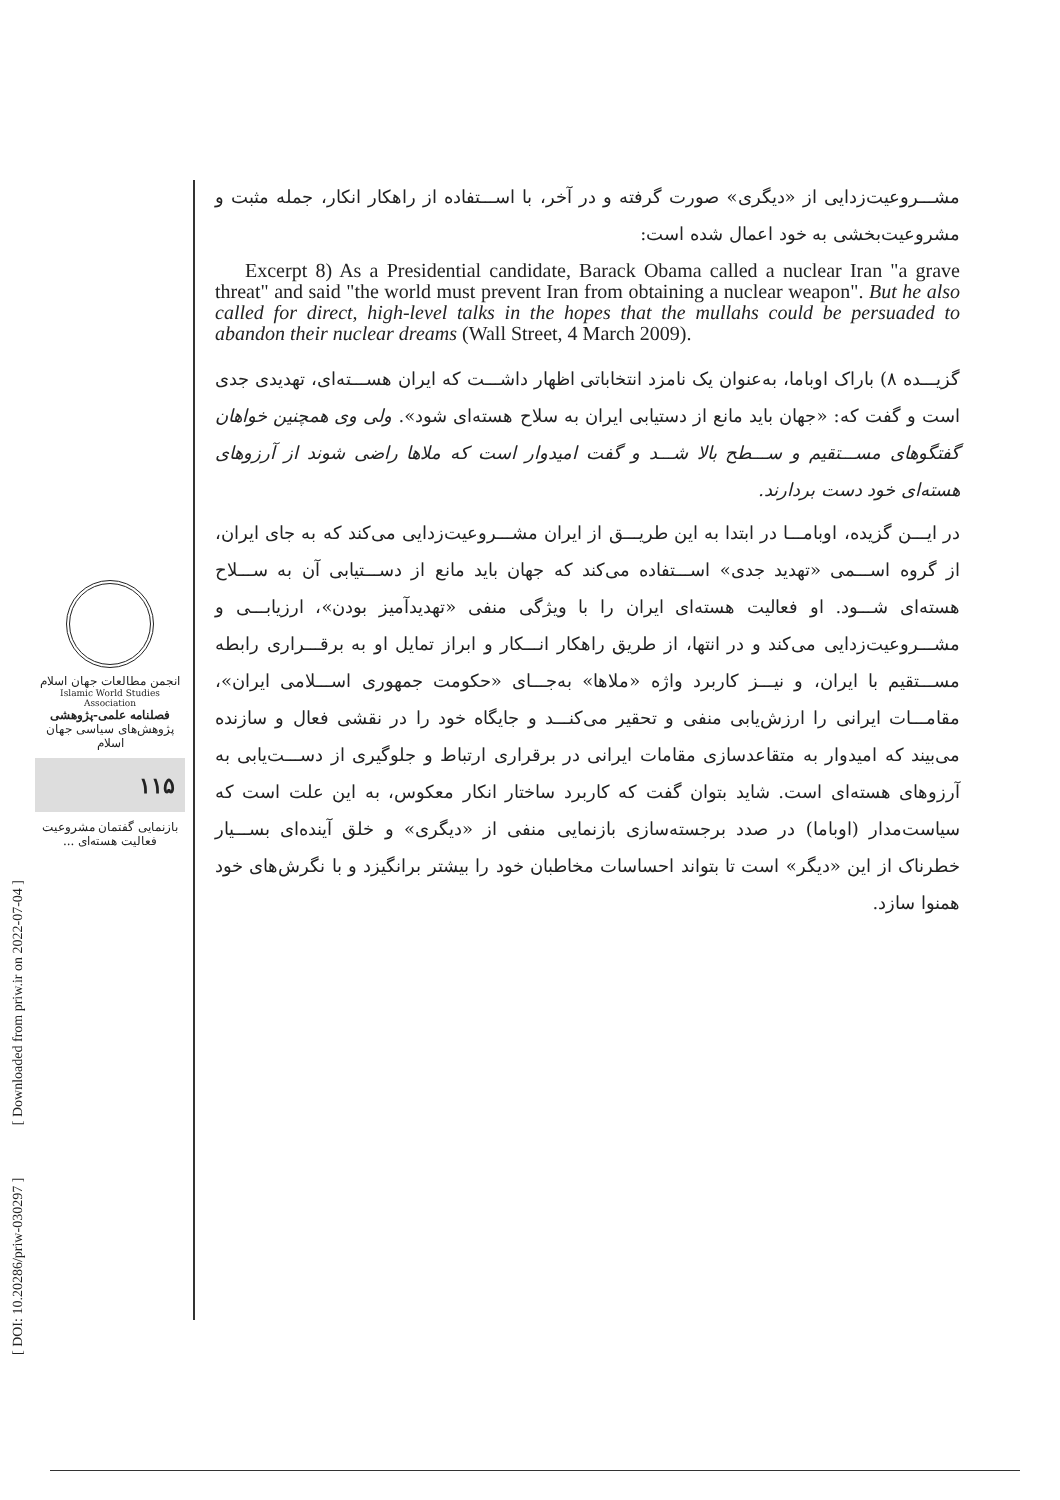مشـــروعیت‌زدایی از «دیگری» صورت گرفته و در آخر، با اســـتفاده از راهکار انکار، جمله مثبت و مشروعیت‌بخشی به خود اعمال شده است:
Excerpt 8) As a Presidential candidate, Barack Obama called a nuclear Iran "a grave threat" and said "the world must prevent Iran from obtaining a nuclear weapon". But he also called for direct, high-level talks in the hopes that the mullahs could be persuaded to abandon their nuclear dreams (Wall Street, 4 March 2009).
گزیـــده ۸) باراک اوباما، به‌عنوان یک نامزد انتخاباتی اظهار داشـــت که ایران هســـته‌ای، تهدیدی جدی است و گفت که: «جهان باید مانع از دستیابی ایران به سلاح هسته‌ای شود». ولی وی همچنین خواهان گفتگوهای مســـتقیم و ســـطح بالا شـــد و گفت امیدوار است که ملاها راضی شوند از آرزوهای هسته‌ای خود دست بردارند.
در ایـــن گزیده، اوبامـــا در ابتدا به این طریـــق از ایران مشـــروعیت‌زدایی می‌کند که به جای ایران، از گروه اســـمی «تهدید جدی» اســـتفاده می‌کند که جهان باید مانع از دســـتیابی آن به ســـلاح هسته‌ای شـــود. او فعالیت هسته‌ای ایران را با ویژگی منفی «تهدیدآمیز بودن»، ارزیابـــی و مشـــروعیت‌زدایی می‌کند و در انتها، از طریق راهکار انـــکار و ابراز تمایل او به برقـــراری رابطه مســـتقیم با ایران، و نیـــز کاربرد واژه «ملاها» به‌جـــای «حکومت جمهوری اســـلامی ایران»، مقامـــات ایرانی را ارزش‌یابی منفی و تحقیر می‌کنـــد و جایگاه خود را در نقشی فعال و سازنده می‌بیند که امیدوار به متقاعدسازی مقامات ایرانی در برقراری ارتباط و جلوگیری از دســـت‌یابی به آرزوهای هسته‌ای است. شاید بتوان گفت که کاربرد ساختار انکار معکوس، به این علت است که سیاست‌مدار (اوباما) در صدد برجسته‌سازی بازنمایی منفی از «دیگری» و خلق آینده‌ای بســـیار خطرناک از این «دیگر» است تا بتواند احساسات مخاطبان خود را بیشتر برانگیزد و با نگرش‌های خود همنوا سازد.
انجمن مطالعات جهان اسلام
Islamic World Studies Association
فصلنامه علمی-پژوهشی
پژوهش‌های سیاسی جهان اسلام
۱۱۵
بازنمایی گفتمان مشروعیت فعالیت هسته‌ای ...
[ DOI: 10.20286/priw-030297 ] [ Downloaded from priw.ir on 2022-07-04 ]